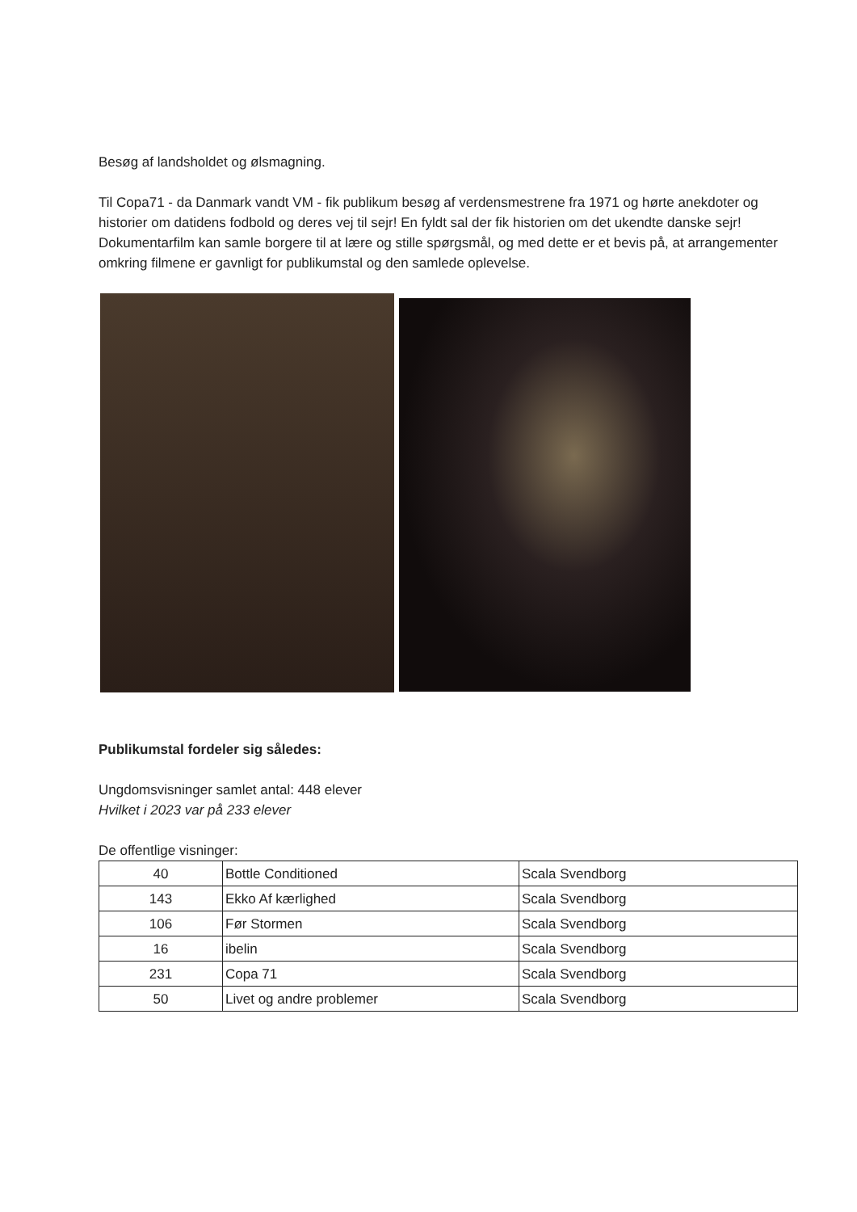Besøg af landsholdet og ølsmagning.
Til Copa71 - da Danmark vandt VM - fik publikum besøg af verdensmestrene fra 1971 og hørte anekdoter og historier om datidens fodbold og deres vej til sejr! En fyldt sal der fik historien om det ukendte danske sejr! Dokumentarfilm kan samle borgere til at lære og stille spørgsmål, og med dette er et bevis på, at arrangementer omkring filmene er gavnligt for publikumstal og den samlede oplevelse.
Publikumstal fordeler sig således:
Ungdomsvisninger samlet antal: 448 elever
Hvilket i 2023 var på 233 elever
De offentlige visninger:
| 40 | Bottle Conditioned | Scala Svendborg |
| 143 | Ekko Af kærlighed | Scala Svendborg |
| 106 | Før Stormen | Scala Svendborg |
| 16 | ibelin | Scala Svendborg |
| 231 | Copa 71 | Scala Svendborg |
| 50 | Livet og andre problemer | Scala Svendborg |